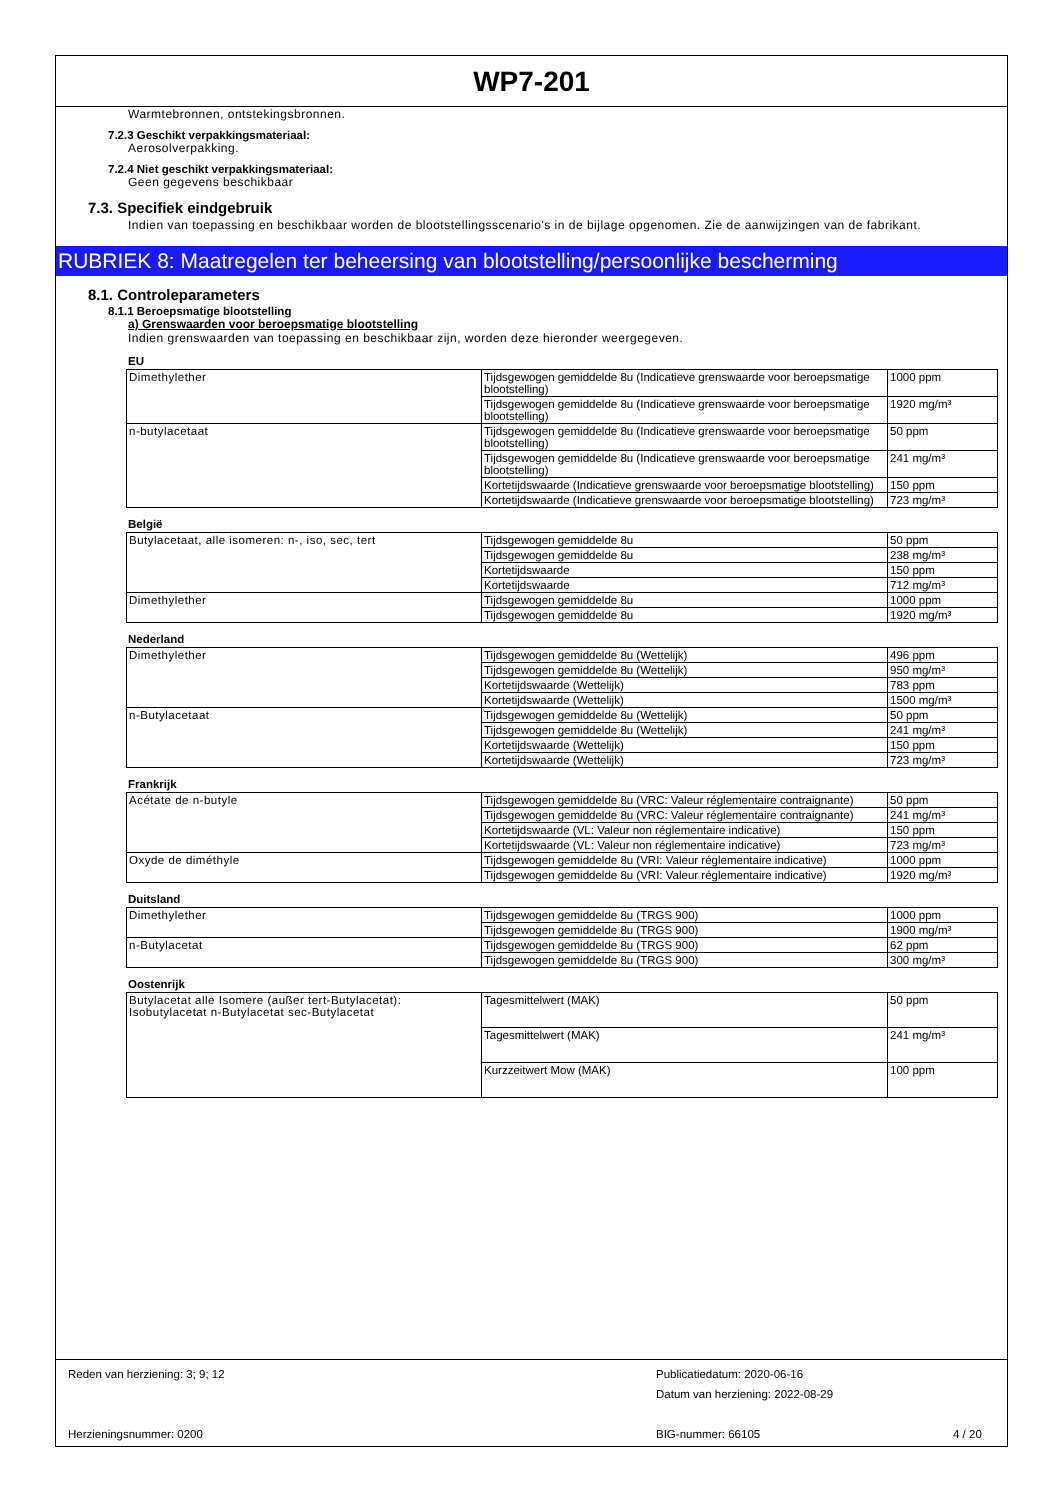WP7-201
Warmtebronnen, ontstekingsbronnen.
7.2.3 Geschikt verpakkingsmateriaal:
Aerosolverpakking.
7.2.4 Niet geschikt verpakkingsmateriaal:
Geen gegevens beschikbaar
7.3. Specifiek eindgebruik
Indien van toepassing en beschikbaar worden de blootstellingsscenario's in de bijlage opgenomen. Zie de aanwijzingen van de fabrikant.
RUBRIEK 8: Maatregelen ter beheersing van blootstelling/persoonlijke bescherming
8.1. Controleparameters
8.1.1 Beroepsmatige blootstelling
a) Grenswaarden voor beroepsmatige blootstelling
Indien grenswaarden van toepassing en beschikbaar zijn, worden deze hieronder weergegeven.
EU
| Dimethylether | Tijdsgewogen gemiddelde 8u (Indicatieve grenswaarde voor beroepsmatige blootstelling) | 1000 ppm |
| | Tijdsgewogen gemiddelde 8u (Indicatieve grenswaarde voor beroepsmatige blootstelling) | 1920 mg/m³ |
| n-butylacetaat | Tijdsgewogen gemiddelde 8u (Indicatieve grenswaarde voor beroepsmatige blootstelling) | 50 ppm |
| | Tijdsgewogen gemiddelde 8u (Indicatieve grenswaarde voor beroepsmatige blootstelling) | 241 mg/m³ |
| | Kortetijdswaarde (Indicatieve grenswaarde voor beroepsmatige blootstelling) | 150 ppm |
| | Kortetijdswaarde (Indicatieve grenswaarde voor beroepsmatige blootstelling) | 723 mg/m³ |
België
| Butylacetaat, alle isomeren: n-, iso, sec, tert | Tijdsgewogen gemiddelde 8u | 50 ppm |
| | Tijdsgewogen gemiddelde 8u | 238 mg/m³ |
| | Kortetijdswaarde | 150 ppm |
| | Kortetijdswaarde | 712 mg/m³ |
| Dimethylether | Tijdsgewogen gemiddelde 8u | 1000 ppm |
| | Tijdsgewogen gemiddelde 8u | 1920 mg/m³ |
Nederland
| Dimethylether | Tijdsgewogen gemiddelde 8u (Wettelijk) | 496 ppm |
| | Tijdsgewogen gemiddelde 8u (Wettelijk) | 950 mg/m³ |
| | Kortetijdswaarde (Wettelijk) | 783 ppm |
| | Kortetijdswaarde (Wettelijk) | 1500 mg/m³ |
| n-Butylacetaat | Tijdsgewogen gemiddelde 8u (Wettelijk) | 50 ppm |
| | Tijdsgewogen gemiddelde 8u (Wettelijk) | 241 mg/m³ |
| | Kortetijdswaarde (Wettelijk) | 150 ppm |
| | Kortetijdswaarde (Wettelijk) | 723 mg/m³ |
Frankrijk
| Acétate de n-butyle | Tijdsgewogen gemiddelde 8u (VRC: Valeur réglementaire contraignante) | 50 ppm |
| | Tijdsgewogen gemiddelde 8u (VRC: Valeur réglementaire contraignante) | 241 mg/m³ |
| | Kortetijdswaarde (VL: Valeur non réglementaire indicative) | 150 ppm |
| | Kortetijdswaarde (VL: Valeur non réglementaire indicative) | 723 mg/m³ |
| Oxyde de diméthyle | Tijdsgewogen gemiddelde 8u (VRI: Valeur réglementaire indicative) | 1000 ppm |
| | Tijdsgewogen gemiddelde 8u (VRI: Valeur réglementaire indicative) | 1920 mg/m³ |
Duitsland
| Dimethylether | Tijdsgewogen gemiddelde 8u (TRGS 900) | 1000 ppm |
| | Tijdsgewogen gemiddelde 8u (TRGS 900) | 1900 mg/m³ |
| n-Butylacetat | Tijdsgewogen gemiddelde 8u (TRGS 900) | 62 ppm |
| | Tijdsgewogen gemiddelde 8u (TRGS 900) | 300 mg/m³ |
Oostenrijk
| Butylacetat alle Isomere (außer tert-Butylacetat): Isobutylacetat n-Butylacetat sec-Butylacetat | Tagesmittelwert (MAK) | 50 ppm |
| | Tagesmittelwert (MAK) | 241 mg/m³ |
| | Kurzzeitwert Mow (MAK) | 100 ppm |
Reden van herziening: 3; 9; 12
Publicatiedatum: 2020-06-16
Datum van herziening: 2022-08-29
Herzieningsnummer: 0200 BIG-nummer: 66105 4 / 20